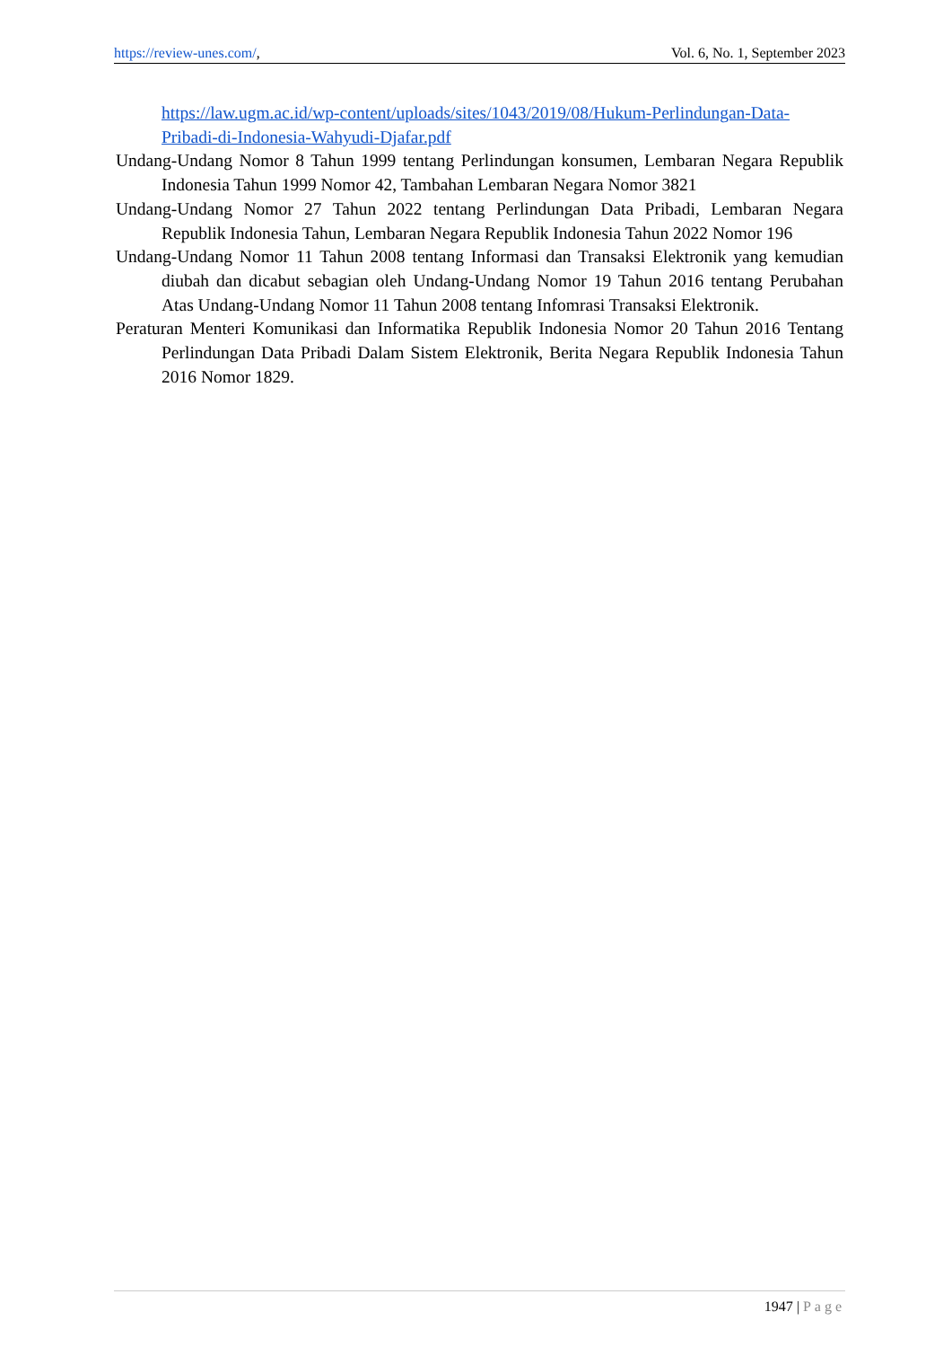https://review-unes.com/, Vol. 6, No. 1, September 2023
https://law.ugm.ac.id/wp-content/uploads/sites/1043/2019/08/Hukum-Perlindungan-Data-Pribadi-di-Indonesia-Wahyudi-Djafar.pdf
Undang-Undang Nomor 8 Tahun 1999 tentang Perlindungan konsumen, Lembaran Negara Republik Indonesia Tahun 1999 Nomor 42, Tambahan Lembaran Negara Nomor 3821
Undang-Undang Nomor 27 Tahun 2022 tentang Perlindungan Data Pribadi, Lembaran Negara Republik Indonesia Tahun, Lembaran Negara Republik Indonesia Tahun 2022 Nomor 196
Undang-Undang Nomor 11 Tahun 2008 tentang Informasi dan Transaksi Elektronik yang kemudian diubah dan dicabut sebagian oleh Undang-Undang Nomor 19 Tahun 2016 tentang Perubahan Atas Undang-Undang Nomor 11 Tahun 2008 tentang Infomrasi Transaksi Elektronik.
Peraturan Menteri Komunikasi dan Informatika Republik Indonesia Nomor 20 Tahun 2016 Tentang Perlindungan Data Pribadi Dalam Sistem Elektronik, Berita Negara Republik Indonesia Tahun 2016 Nomor 1829.
1947 | Page